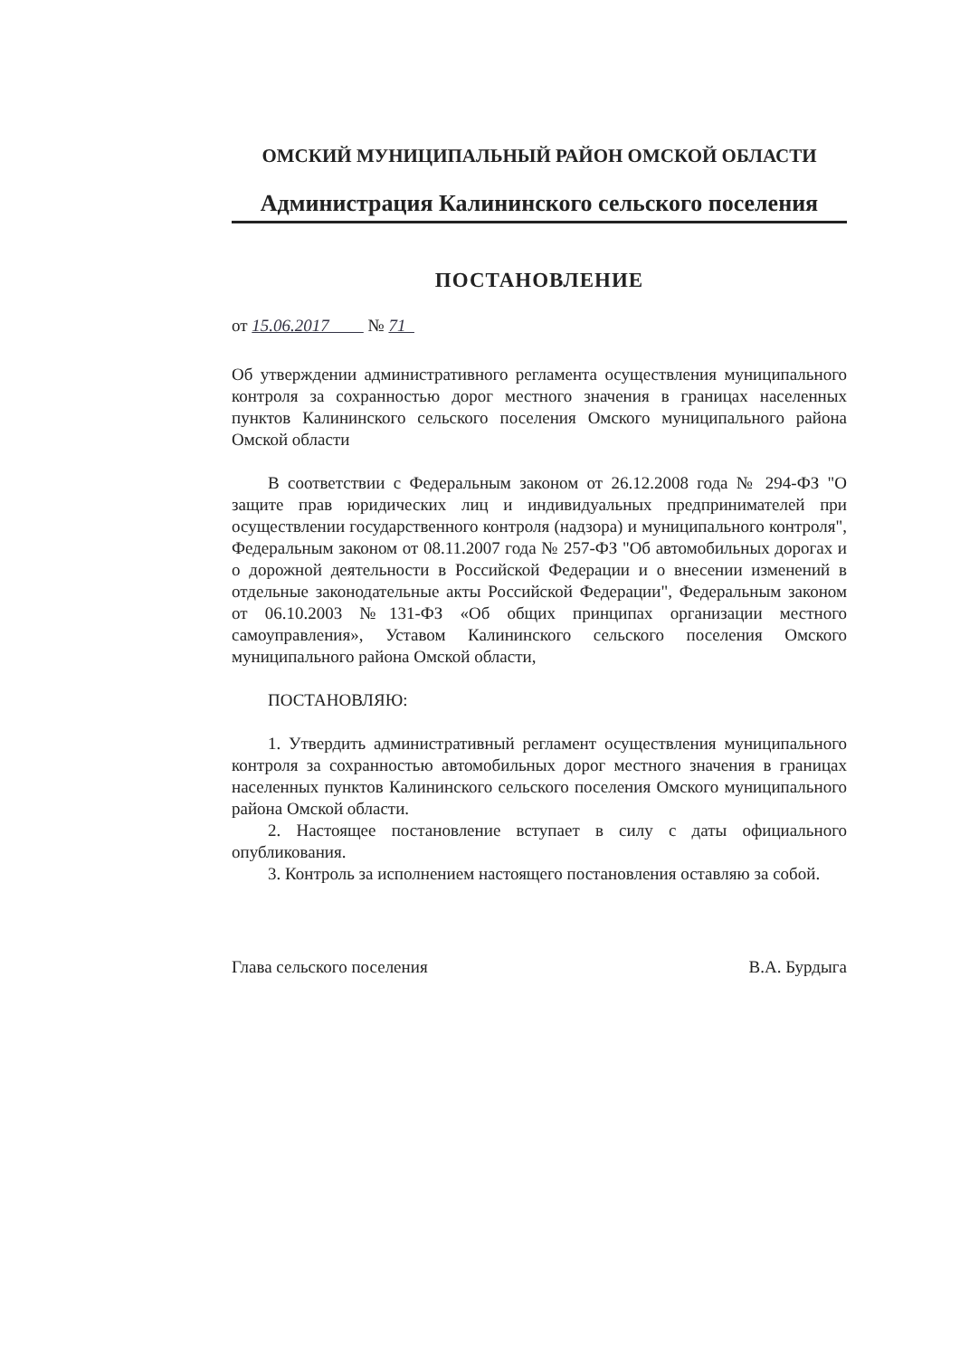ОМСКИЙ МУНИЦИПАЛЬНЫЙ РАЙОН ОМСКОЙ ОБЛАСТИ
Администрация Калининского сельского поселения
ПОСТАНОВЛЕНИЕ
от 15.06.2017 № 71
Об утверждении административного регламента осуществления муниципального контроля за сохранностью дорог местного значения в границах населенных пунктов Калининского сельского поселения Омского муниципального района Омской области
В соответствии с Федеральным законом от 26.12.2008 года № 294-ФЗ "О защите прав юридических лиц и индивидуальных предпринимателей при осуществлении государственного контроля (надзора) и муниципального контроля", Федеральным законом от 08.11.2007 года № 257-ФЗ "Об автомобильных дорогах и о дорожной деятельности в Российской Федерации и о внесении изменений в отдельные законодательные акты Российской Федерации", Федеральным законом от 06.10.2003 №131-ФЗ «Об общих принципах организации местного самоуправления», Уставом Калининского сельского поселения Омского муниципального района Омской области,
ПОСТАНОВЛЯЮ:
1. Утвердить административный регламент осуществления муниципального контроля за сохранностью автомобильных дорог местного значения в границах населенных пунктов Калининского сельского поселения Омского муниципального района Омской области.
2. Настоящее постановление вступает в силу с даты официального опубликования.
3. Контроль за исполнением настоящего постановления оставляю за собой.
Глава сельского поселения В.А. Бурдыга